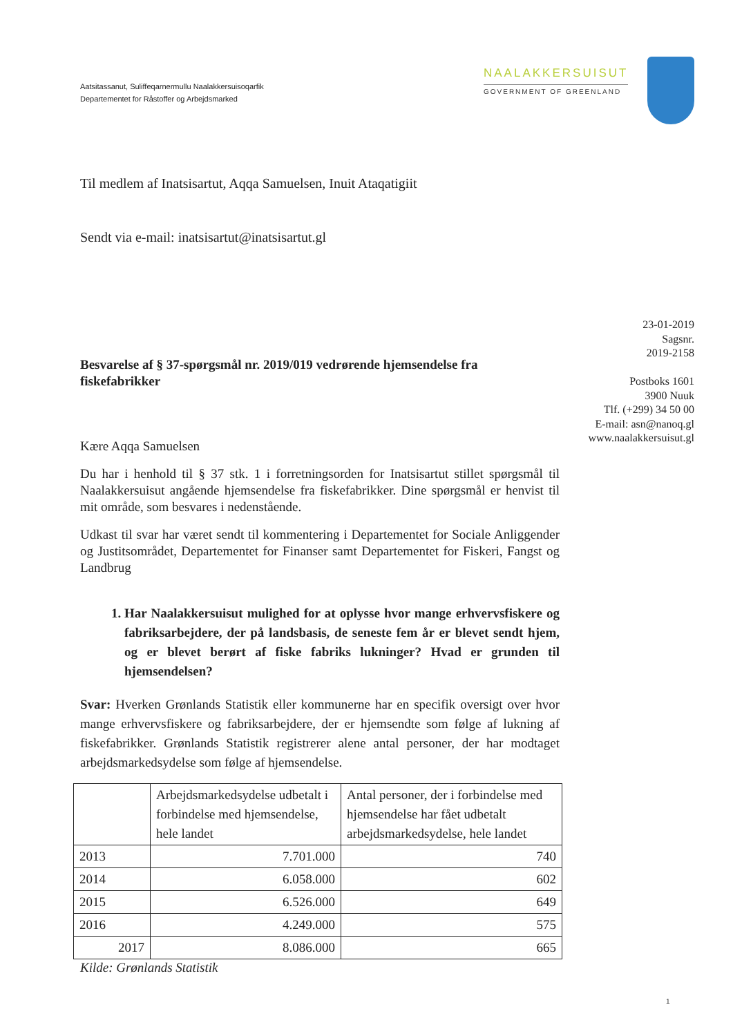Aatsitassanut, Suliffeqarnermullu Naalakkersuisoqarfik
Departementet for Råstoffer og Arbejdsmarked
NAALAKKERSUISUT
GOVERNMENT OF GREENLAND
Til medlem af Inatsisartut, Aqqa Samuelsen, Inuit Ataqatigiit
Sendt via e-mail: inatsisartut@inatsisartut.gl
23-01-2019
Sagsnr.
2019-2158
Postboks 1601
3900 Nuuk
Tlf. (+299) 34 50 00
E-mail: asn@nanoq.gl
www.naalakkersuisut.gl
Besvarelse af § 37-spørgsmål nr. 2019/019 vedrørende hjemsendelse fra fiskefabrikker
Kære Aqqa Samuelsen
Du har i henhold til § 37 stk. 1 i forretningsorden for Inatsisartut stillet spørgsmål til Naalakkersuisut angående hjemsendelse fra fiskefabrikker. Dine spørgsmål er henvist til mit område, som besvares i nedenstående.
Udkast til svar har været sendt til kommentering i Departementet for Sociale Anliggender og Justitsområdet, Departementet for Finanser samt Departementet for Fiskeri, Fangst og Landbrug
1. Har Naalakkersuisut mulighed for at oplysse hvor mange erhvervsfiskere og fabriksarbejdere, der på landsbasis, de seneste fem år er blevet sendt hjem, og er blevet berørt af fiske fabriks lukninger? Hvad er grunden til hjemsendelsen?
Svar: Hverken Grønlands Statistik eller kommunerne har en specifik oversigt over hvor mange erhvervsfiskere og fabriksarbejdere, der er hjemsendte som følge af lukning af fiskefabrikker. Grønlands Statistik registrerer alene antal personer, der har modtaget arbejdsmarkedsydelse som følge af hjemsendelse.
| | Arbejdsmarkedsydelse udbetalt i forbindelse med hjemsendelse, hele landet | Antal personer, der i forbindelse med hjemsendelse har fået udbetalt arbejdsmarkedsydelse, hele landet |
| --- | --- | --- |
| 2013 | 7.701.000 | 740 |
| 2014 | 6.058.000 | 602 |
| 2015 | 6.526.000 | 649 |
| 2016 | 4.249.000 | 575 |
| 2017 | 8.086.000 | 665 |
Kilde: Grønlands Statistik
1